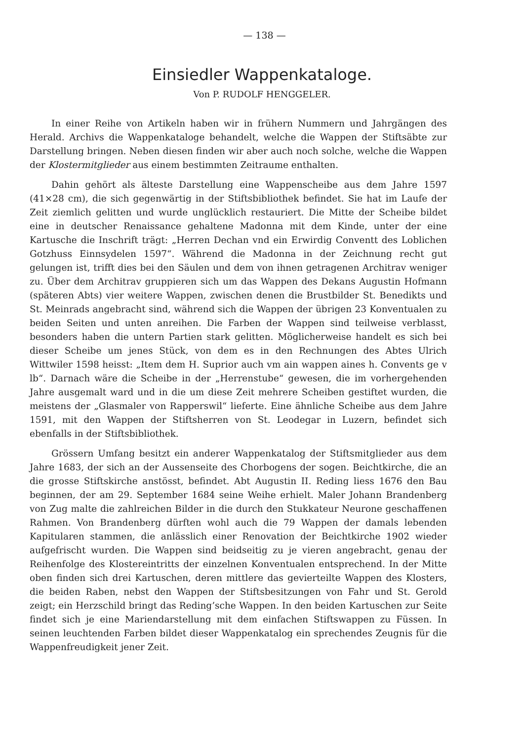— 138 —
Einsiedler Wappenkataloge.
Von P. RUDOLF HENGGELER.
In einer Reihe von Artikeln haben wir in frühern Nummern und Jahrgängen des Herald. Archivs die Wappenkataloge behandelt, welche die Wappen der Stiftsäbte zur Darstellung bringen. Neben diesen finden wir aber auch noch solche, welche die Wappen der Klostermitglieder aus einem bestimmten Zeitraume enthalten.
Dahin gehört als älteste Darstellung eine Wappenscheibe aus dem Jahre 1597 (41×28 cm), die sich gegenwärtig in der Stiftsbibliothek befindet. Sie hat im Laufe der Zeit ziemlich gelitten und wurde unglücklich restauriert. Die Mitte der Scheibe bildet eine in deutscher Renaissance gehaltene Madonna mit dem Kinde, unter der eine Kartusche die Inschrift trägt: „Herren Dechan vnd ein Erwirdig Conventt des Loblichen Gotzhuss Einnsydelen 1597“. Während die Madonna in der Zeichnung recht gut gelungen ist, trifft dies bei den Säulen und dem von ihnen getragenen Architrav weniger zu. Über dem Architrav gruppieren sich um das Wappen des Dekans Augustin Hofmann (späteren Abts) vier weitere Wappen, zwischen denen die Brustbilder St. Benedikts und St. Meinrads angebracht sind, während sich die Wappen der übrigen 23 Konventualen zu beiden Seiten und unten anreihen. Die Farben der Wappen sind teilweise verblasst, besonders haben die untern Partien stark gelitten. Möglicherweise handelt es sich bei dieser Scheibe um jenes Stück, von dem es in den Rechnungen des Abtes Ulrich Wittwiler 1598 heisst: „Item dem H. Suprior auch vm ain wappen aines h. Convents ge v lb“. Darnach wäre die Scheibe in der „Herrenstube“ gewesen, die im vorhergehenden Jahre ausgemalt ward und in die um diese Zeit mehrere Scheiben gestiftet wurden, die meistens der „Glasmaler von Rapperswil“ lieferte. Eine ähnliche Scheibe aus dem Jahre 1591, mit den Wappen der Stiftsherren von St. Leodegar in Luzern, befindet sich ebenfalls in der Stiftsbibliothek.
Grössern Umfang besitzt ein anderer Wappenkatalog der Stiftsmitglieder aus dem Jahre 1683, der sich an der Aussenseite des Chorbogens der sogen. Beichtkirche, die an die grosse Stiftskirche anstösst, befindet. Abt Augustin II. Reding liess 1676 den Bau beginnen, der am 29. September 1684 seine Weihe erhielt. Maler Johann Brandenberg von Zug malte die zahlreichen Bilder in die durch den Stukkateur Neurone geschaffenen Rahmen. Von Brandenberg dürften wohl auch die 79 Wappen der damals lebenden Kapitularen stammen, die anlässlich einer Renovation der Beichtkirche 1902 wieder aufgefrischt wurden. Die Wappen sind beidseitig zu je vieren angebracht, genau der Reihenfolge des Klostereintritts der einzelnen Konventualen entsprechend. In der Mitte oben finden sich drei Kartuschen, deren mittlere das gevierteilte Wappen des Klosters, die beiden Raben, nebst den Wappen der Stiftsbesitzungen von Fahr und St. Gerold zeigt; ein Herzschild bringt das Reding’sche Wappen. In den beiden Kartuschen zur Seite findet sich je eine Mariendarstellung mit dem einfachen Stiftswappen zu Füssen. In seinen leuchtenden Farben bildet dieser Wappenkatalog ein sprechendes Zeugnis für die Wappenfreudigkeit jener Zeit.